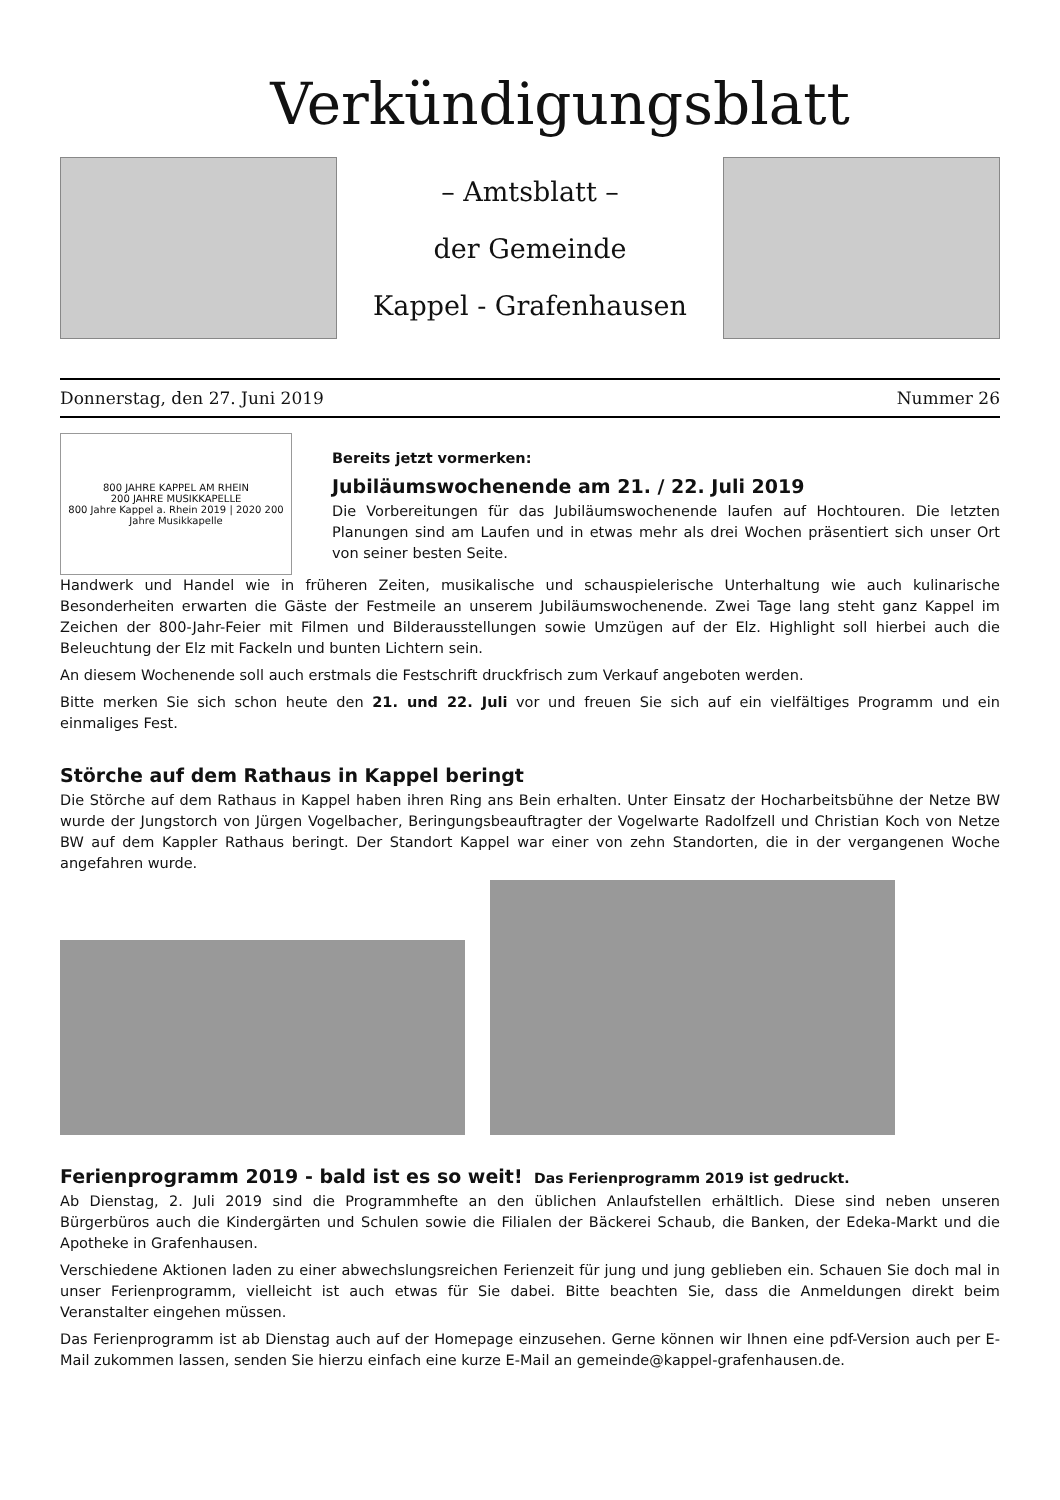Verkündigungsblatt
– Amtsblatt –
der Gemeinde
Kappel - Grafenhausen
Donnerstag, den 27. Juni 2019 Nummer 26
800 JAHRE KAPPEL AM RHEIN
200 JAHRE MUSIKKAPELLE
800 Jahre Kappel a. Rhein 2019 | 2020 200 Jahre Musikkapelle
Bereits jetzt vormerken:
Jubiläumswochenende am 21. / 22. Juli 2019
Die Vorbereitungen für das Jubiläumswochenende laufen auf Hochtouren. Die letzten Planungen sind am Laufen und in etwas mehr als drei Wochen präsentiert sich unser Ort von seiner besten Seite.
Handwerk und Handel wie in früheren Zeiten, musikalische und schauspielerische Unterhaltung wie auch kulinarische Besonderheiten erwarten die Gäste der Festmeile an unserem Jubiläumswochenende. Zwei Tage lang steht ganz Kappel im Zeichen der 800-Jahr-Feier mit Filmen und Bilderausstellungen sowie Umzügen auf der Elz. Highlight soll hierbei auch die Beleuchtung der Elz mit Fackeln und bunten Lichtern sein.
An diesem Wochenende soll auch erstmals die Festschrift druckfrisch zum Verkauf angeboten werden.
Bitte merken Sie sich schon heute den 21. und 22. Juli vor und freuen Sie sich auf ein vielfältiges Programm und ein einmaliges Fest.
Störche auf dem Rathaus in Kappel beringt
Die Störche auf dem Rathaus in Kappel haben ihren Ring ans Bein erhalten. Unter Einsatz der Hocharbeitsbühne der Netze BW wurde der Jungstorch von Jürgen Vogelbacher, Beringungsbeauftragter der Vogelwarte Radolfzell und Christian Koch von Netze BW auf dem Kappler Rathaus beringt. Der Standort Kappel war einer von zehn Standorten, die in der vergangenen Woche angefahren wurde.
Ferienprogramm 2019 - bald ist es so weit! Das Ferienprogramm 2019 ist gedruckt.
Ab Dienstag, 2. Juli 2019 sind die Programmhefte an den üblichen Anlaufstellen erhältlich. Diese sind neben unseren Bürgerbüros auch die Kindergärten und Schulen sowie die Filialen der Bäckerei Schaub, die Banken, der Edeka-Markt und die Apotheke in Grafenhausen.
Verschiedene Aktionen laden zu einer abwechslungsreichen Ferienzeit für jung und jung geblieben ein. Schauen Sie doch mal in unser Ferienprogramm, vielleicht ist auch etwas für Sie dabei. Bitte beachten Sie, dass die Anmeldungen direkt beim Veranstalter eingehen müssen.
Das Ferienprogramm ist ab Dienstag auch auf der Homepage einzusehen. Gerne können wir Ihnen eine pdf-Version auch per E-Mail zukommen lassen, senden Sie hierzu einfach eine kurze E-Mail an gemeinde@kappel-grafenhausen.de.